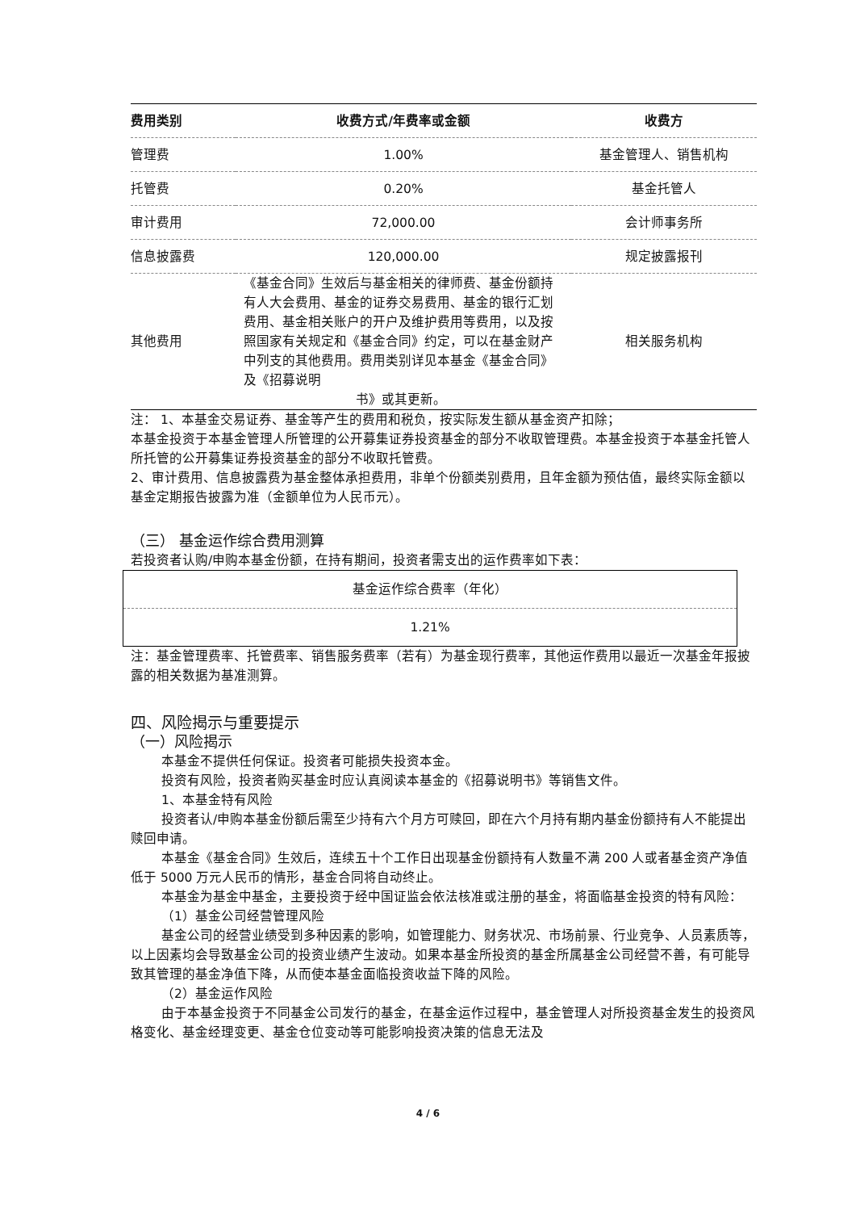| 费用类别 | 收费方式/年费率或金额 | 收费方 |
| --- | --- | --- |
| 管理费 | 1.00% | 基金管理人、销售机构 |
| 托管费 | 0.20% | 基金托管人 |
| 审计费用 | 72,000.00 | 会计师事务所 |
| 信息披露费 | 120,000.00 | 规定披露报刊 |
| 其他费用 | 《基金合同》生效后与基金相关的律师费、基金份额持有人大会费用、基金的证券交易费用、基金的银行汇划费用、基金相关账户的开户及维护费用等费用，以及按照国家有关规定和《基金合同》约定，可以在基金财产中列支的其他费用。费用类别详见本基金《基金合同》及《招募说明 书》或其更新。 | 相关服务机构 |
注： 1、本基金交易证券、基金等产生的费用和税负，按实际发生额从基金资产扣除；
本基金投资于本基金管理人所管理的公开募集证券投资基金的部分不收取管理费。本基金投资于本基金托管人所托管的公开募集证券投资基金的部分不收取托管费。
2、审计费用、信息披露费为基金整体承担费用，非单个份额类别费用，且年金额为预估值，最终实际金额以基金定期报告披露为准（金额单位为人民币元）。
（三） 基金运作综合费用测算
若投资者认购/申购本基金份额，在持有期间，投资者需支出的运作费率如下表：
| 基金运作综合费率（年化） |
| 1.21% |
注：基金管理费率、托管费率、销售服务费率（若有）为基金现行费率，其他运作费用以最近一次基金年报披露的相关数据为基准测算。
四、风险揭示与重要提示
（一）风险揭示
本基金不提供任何保证。投资者可能损失投资本金。
投资有风险，投资者购买基金时应认真阅读本基金的《招募说明书》等销售文件。
1、本基金特有风险
投资者认/申购本基金份额后需至少持有六个月方可赎回，即在六个月持有期内基金份额持有人不能提出赎回申请。
本基金《基金合同》生效后，连续五十个工作日出现基金份额持有人数量不满 200 人或者基金资产净值低于 5000 万元人民币的情形，基金合同将自动终止。
本基金为基金中基金，主要投资于经中国证监会依法核准或注册的基金，将面临基金投资的特有风险：
（1）基金公司经营管理风险
基金公司的经营业绩受到多种因素的影响，如管理能力、财务状况、市场前景、行业竞争、人员素质等，以上因素均会导致基金公司的投资业绩产生波动。如果本基金所投资的基金所属基金公司经营不善，有可能导致其管理的基金净值下降，从而使本基金面临投资收益下降的风险。
（2）基金运作风险
由于本基金投资于不同基金公司发行的基金，在基金运作过程中，基金管理人对所投资基金发生的投资风格变化、基金经理变更、基金仓位变动等可能影响投资决策的信息无法及
4 / 6